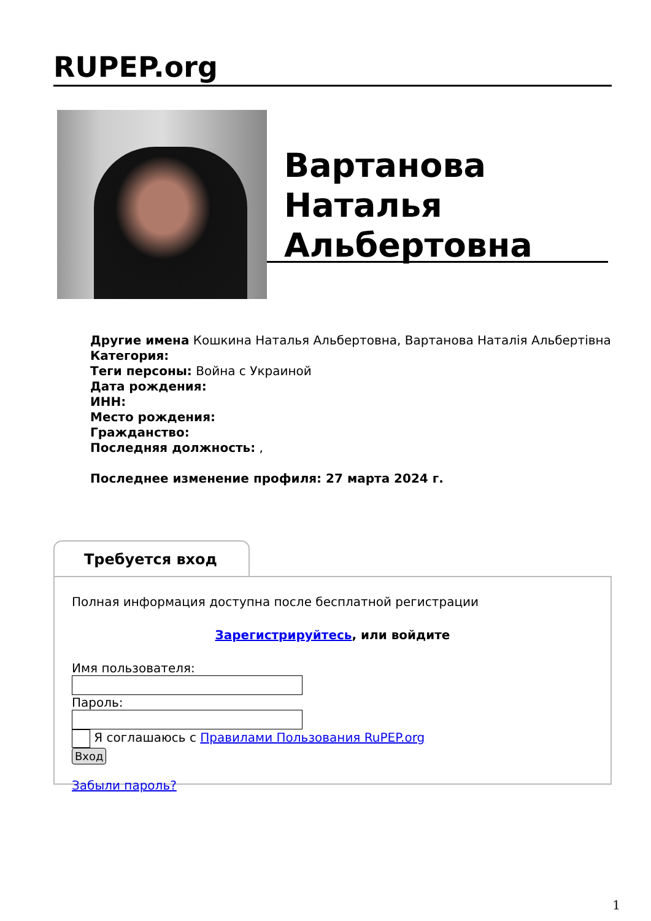RUPEP.org
Вартанова Наталья Альбертовна
Другие имена Кошкина Наталья Альбертовна, Вартанова Наталія Альбертівна
Категория:
Теги персоны: Война с Украиной
Дата рождения:
ИНН:
Место рождения:
Гражданство:
Последняя должность: ,
Последнее изменение профиля: 27 марта 2024 г.
Требуется вход
Полная информация доступна после бесплатной регистрации
Зарегистрируйтесь, или войдите
Имя пользователя:
Пароль:
Я соглашаюсь с Правилами Пользования RuPEP.org
Вход
Забыли пароль?
1